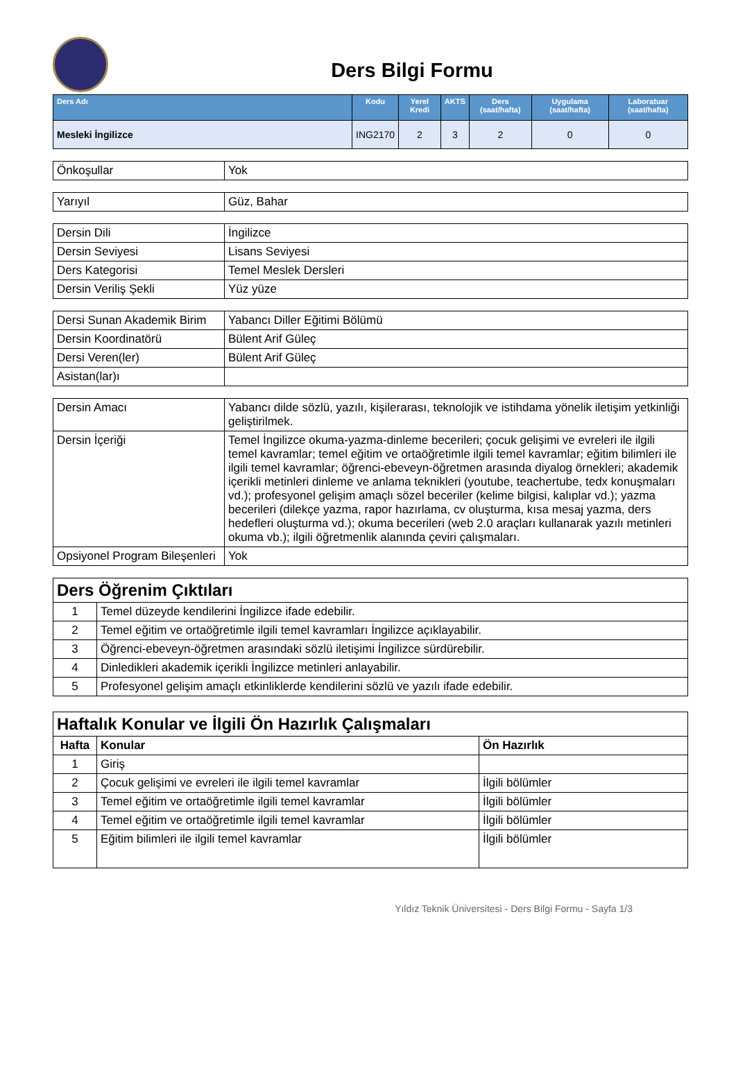Ders Bilgi Formu
| Ders Adı | Kodu | Yerel Kredi | AKTS | Ders (saat/hafta) | Uygulama (saat/hafta) | Laboratuar (saat/hafta) |
| --- | --- | --- | --- | --- | --- | --- |
| Mesleki İngilizce | ING2170 | 2 | 3 | 2 | 0 | 0 |
| Önkoşullar | Yok |
| Yarıyıl | Güz, Bahar |
| Dersin Dili | İngilizce |
| Dersin Seviyesi | Lisans Seviyesi |
| Ders Kategorisi | Temel Meslek Dersleri |
| Dersin Veriliş Şekli | Yüz yüze |
| Dersi Sunan Akademik Birim | Yabancı Diller Eğitimi Bölümü |
| Dersin Koordinatörü | Bülent Arif Güleç |
| Dersi Veren(ler) | Bülent Arif Güleç |
| Asistan(lar)ı | |
| Dersin Amacı | Yabancı dilde sözlü, yazılı, kişilerarası, teknolojik ve istihdama yönelik iletişim yetkinliği geliştirilmek. |
| Dersin İçeriği | Temel İngilizce okuma-yazma-dinleme becerileri; çocuk gelişimi ve evreleri ile ilgili temel kavramlar; temel eğitim ve ortaöğretimle ilgili temel kavramlar; eğitim bilimleri ile ilgili temel kavramlar; öğrenci-ebeveyn-öğretmen arasında diyalog örnekleri; akademik içerikli metinleri dinleme ve anlama teknikleri (youtube, teachertube, tedx konuşmaları vd.); profesyonel gelişim amaçlı sözel beceriler (kelime bilgisi, kalıplar vd.); yazma becerileri (dilekçe yazma, rapor hazırlama, cv oluşturma, kısa mesaj yazma, ders hedefleri oluşturma vd.); okuma becerileri (web 2.0 araçları kullanarak yazılı metinleri okuma vb.); ilgili öğretmenlik alanında çeviri çalışmaları. |
| Opsiyonel Program Bileşenleri | Yok |
| Ders Öğrenim Çıktıları | |
| 1 | Temel düzeyde kendilerini İngilizce ifade edebilir. |
| 2 | Temel eğitim ve ortaöğretimle ilgili temel kavramları İngilizce açıklayabilir. |
| 3 | Öğrenci-ebeveyn-öğretmen arasındaki sözlü iletişimi İngilizce sürdürebilir. |
| 4 | Dinledikleri akademik içerikli İngilizce metinleri anlayabilir. |
| 5 | Profesyonel gelişim amaçlı etkinliklerde kendilerini sözlü ve yazılı ifade edebilir. |
| Haftalık Konular ve İlgili Ön Hazırlık Çalışmaları | | |
| Hafta | Konular | Ön Hazırlık |
| 1 | Giriş | |
| 2 | Çocuk gelişimi ve evreleri ile ilgili temel kavramlar | İlgili bölümler |
| 3 | Temel eğitim ve ortaöğretimle ilgili temel kavramlar | İlgili bölümler |
| 4 | Temel eğitim ve ortaöğretimle ilgili temel kavramlar | İlgili bölümler |
| 5 | Eğitim bilimleri ile ilgili temel kavramlar | İlgili bölümler |
Yıldız Teknik Üniversitesi - Ders Bilgi Formu - Sayfa 1/3